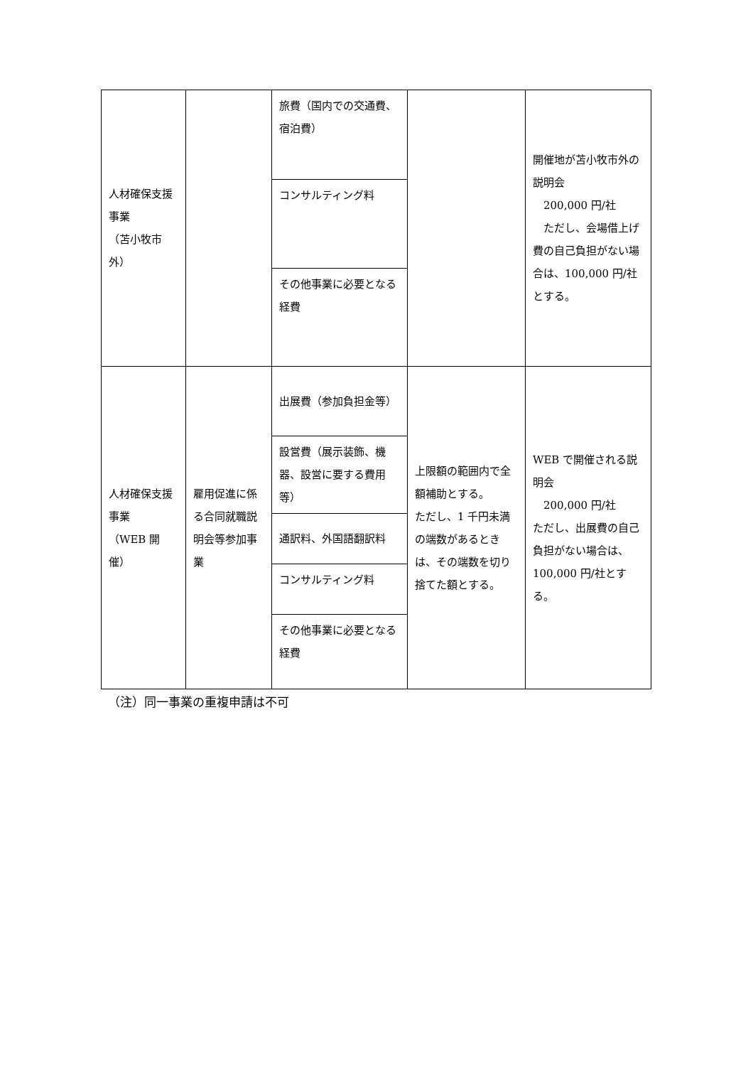| 人材確保支援事業 （苫小牧市外） | | 旅費（国内での交通費、宿泊費） | | 開催地が苫小牧市外の説明会 200,000 円/社 ただし、会場借上げ費の自己負担がない場合は、100,000 円/社とする。 |
| | | コンサルティング料 | | |
| | | その他事業に必要となる経費 | | |
| 人材確保支援事業 （WEB 開催） | 雇用促進に係る合同就職説明会等参加事業 | 出展費（参加負担金等） | 上限額の範囲内で全額補助とする。 ただし、1 千円未満の端数があるときは、その端数を切り捨てた額とする。 | WEB で開催される説明会 200,000 円/社 ただし、出展費の自己負担がない場合は、100,000 円/社とする。 |
| | | 設営費（展示装飾、機器、設営に要する費用等） | | |
| | | 通訳料、外国語翻訳料 | | |
| | | コンサルティング料 | | |
| | | その他事業に必要となる経費 | | |
（注）同一事業の重複申請は不可